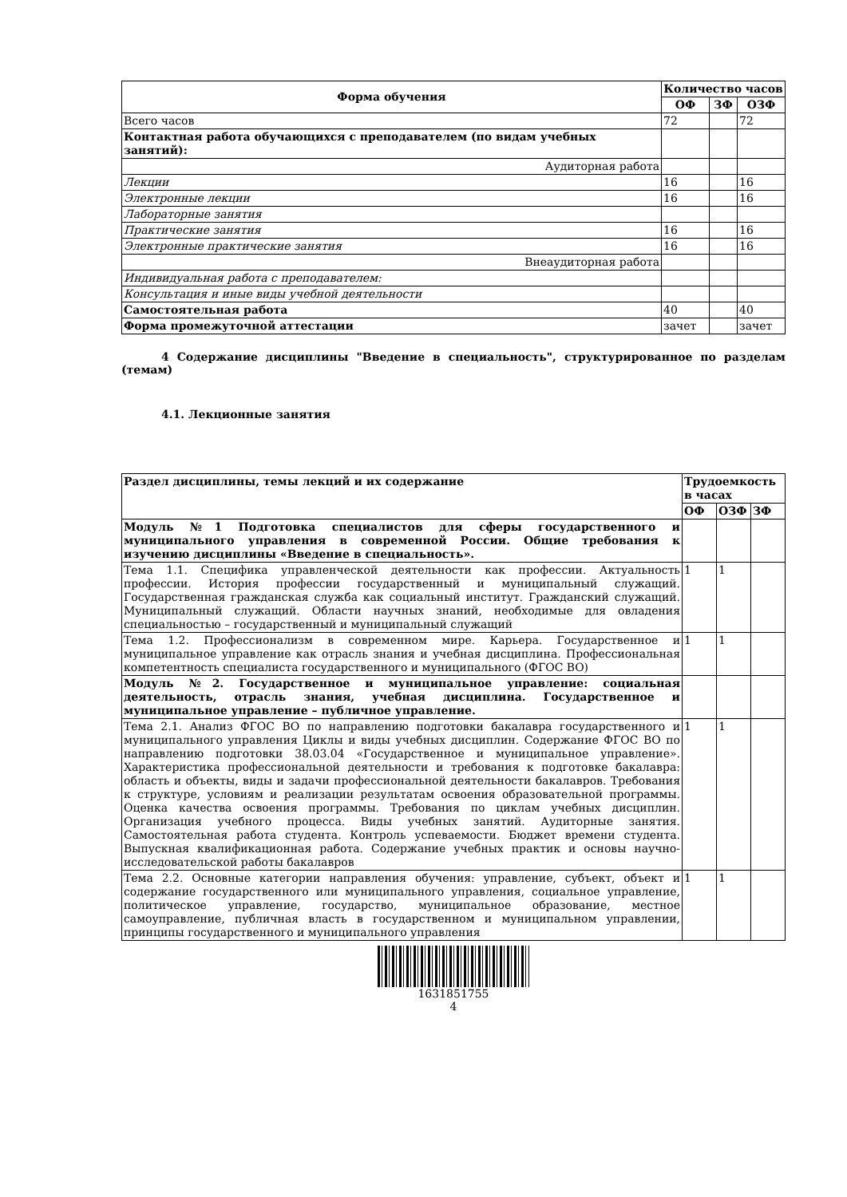| Форма обучения | Количество часов | | |
| --- | --- | --- | --- |
| | ОФ | ЗФ | ОЗФ |
| Всего часов | 72 | | 72 |
| Контактная работа обучающихся с преподавателем (по видам учебных занятий): | | | |
| Аудиторная работа | | | |
| Лекции | 16 | | 16 |
| Электронные лекции | 16 | | 16 |
| Лабораторные занятия | | | |
| Практические занятия | 16 | | 16 |
| Электронные практические занятия | 16 | | 16 |
| Внеаудиторная работа | | | |
| Индивидуальная работа с преподавателем: | | | |
| Консультация и иные виды учебной деятельности | | | |
| Самостоятельная работа | 40 | | 40 |
| Форма промежуточной аттестации | зачет | | зачет |
4 Содержание дисциплины "Введение в специальность", структурированное по разделам (темам)
4.1. Лекционные занятия
| Раздел дисциплины, темы лекций и их содержание | Трудоемкость в часах | | |
| --- | --- | --- | --- |
| | ОФ | ОЗФ | ЗФ |
| Модуль №1 Подготовка специалистов для сферы государственного и муниципального управления в современной России. Общие требования к изучению дисциплины «Введение в специальность». | | | |
| Тема 1.1. Специфика управленческой деятельности как профессии. Актуальность профессии. История профессии государственный и муниципальный служащий. Государственная гражданская служба как социальный институт. Гражданский служащий. Муниципальный служащий. Области научных знаний, необходимые для овладения специальностью – государственный и муниципальный служащий | 1 | 1 | |
| Тема 1.2. Профессионализм в современном мире. Карьера. Государственное и муниципальное управление как отрасль знания и учебная дисциплина. Профессиональная компетентность специалиста государственного и муниципального (ФГОС ВО) | 1 | 1 | |
| Модуль №2. Государственное и муниципальное управление: социальная деятельность, отрасль знания, учебная дисциплина. Государственное и муниципальное управление – публичное управление. | | | |
| Тема 2.1. Анализ ФГОС ВО по направлению подготовки бакалавра государственного и муниципального управления Циклы и виды учебных дисциплин. Содержание ФГОС ВО по направлению подготовки 38.03.04 «Государственное и муниципальное управление». Характеристика профессиональной деятельности и требования к подготовке бакалавра: область и объекты, виды и задачи профессиональной деятельности бакалавров. Требования к структуре, условиям и реализации результатам освоения образовательной программы. Оценка качества освоения программы. Требования по циклам учебных дисциплин. Организация учебного процесса. Виды учебных занятий. Аудиторные занятия. Самостоятельная работа студента. Контроль успеваемости. Бюджет времени студента. Выпускная квалификационная работа. Содержание учебных практик и основы научно-исследовательской работы бакалавров | 1 | 1 | |
| Тема 2.2. Основные категории направления обучения: управление, субъект, объект и содержание государственного или муниципального управления, социальное управление, политическое управление, государство, муниципальное образование, местное самоуправление, публичная власть в государственном и муниципальном управлении, принципы государственного и муниципального управления | 1 | 1 | |
1631851755
4